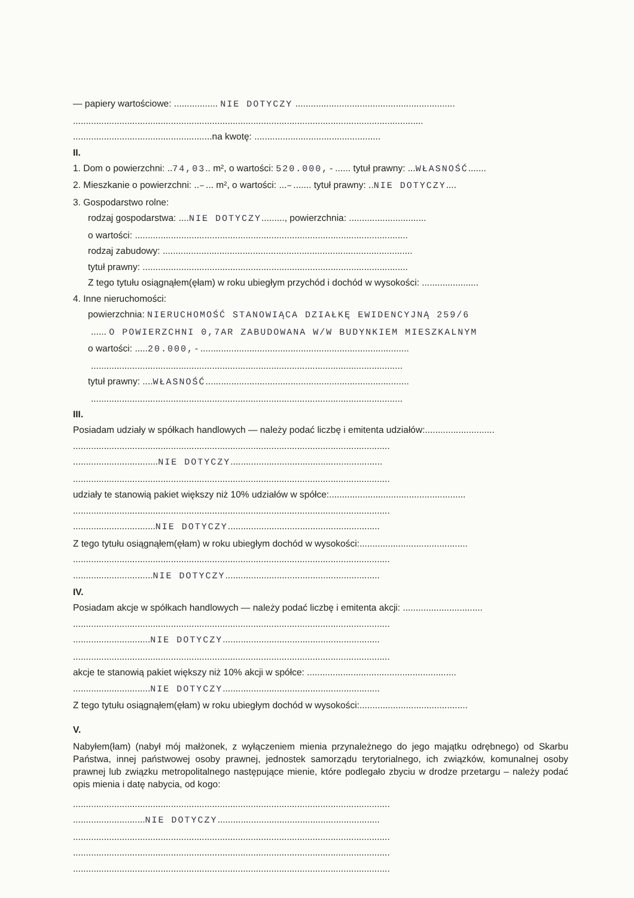— papiery wartościowe: ................. NIE DOTYCZY ..............................................................
........................................................................................................................................
......................................................na kwotę: .................................................
II.
1. Dom o powierzchni: ..74,03.. m², o wartości: 520.000,-...... tytuł prawny: ...WŁASNOŚĆ.......
2. Mieszkanie o powierzchni: ..–... m², o wartości: ...–....... tytuł prawny: ..NIE DOTYCZY....
3. Gospodarstwo rolne:
rodzaj gospodarstwa: ....NIE DOTYCZY........., powierzchnia: ..............................
o wartości: ..........................................................................................................
rodzaj zabudowy: .................................................................................................
tytuł prawny: .......................................................................................................
Z tego tytułu osiągnąłem(ęłam) w roku ubiegłym przychód i dochód w wysokości: ......................
4. Inne nieruchomości:
powierzchnia: NIERUCHOMOŚĆ STANOWIĄCA DZIAŁKĘ EWIDENCYJNĄ 259/6
...... O POWIERZCHNI 0,7AR ZABUDOWANA W/W BUDYNKIEM MIESZKALNYM
o wartości: .....20.000,-.................................................................................
.........................................................................................................................
tytuł prawny: ....WŁASNOŚĆ...............................................................................
.........................................................................................................................
III.
Posiadam udziały w spółkach handlowych — należy podać liczbę i emitenta udziałów:...........................
...........................................................................................................................
.................................NIE DOTYCZY...........................................................
...........................................................................................................................
udziały te stanowią pakiet większy niż 10% udziałów w spółce:.....................................................
...........................................................................................................................
................................NIE DOTYCZY...........................................................
Z tego tytułu osiągnąłem(ęłam) w roku ubiegłym dochód w wysokości:..........................................
...........................................................................................................................
...............................NIE DOTYCZY............................................................
IV.
Posiadam akcje w spółkach handlowych — należy podać liczbę i emitenta akcji: ...............................
...........................................................................................................................
..............................NIE DOTYCZY.............................................................
...........................................................................................................................
akcje te stanowią pakiet większy niż 10% akcji w spółce: ..........................................................
..............................NIE DOTYCZY.............................................................
Z tego tytułu osiągnąłem(ęłam) w roku ubiegłym dochód w wysokości:..........................................
V.
Nabyłem(łam) (nabył mój małżonek, z wyłączeniem mienia przynależnego do jego majątku odrębnego) od Skarbu Państwa, innej państwowej osoby prawnej, jednostek samorządu terytorialnego, ich związków, komunalnej osoby prawnej lub związku metropolitalnego następujące mienie, które podlegało zbyciu w drodze przetargu – należy podać opis mienia i datę nabycia, od kogo:
...........................................................................................................................
............................NIE DOTYCZY...............................................................
...........................................................................................................................
...........................................................................................................................
...........................................................................................................................